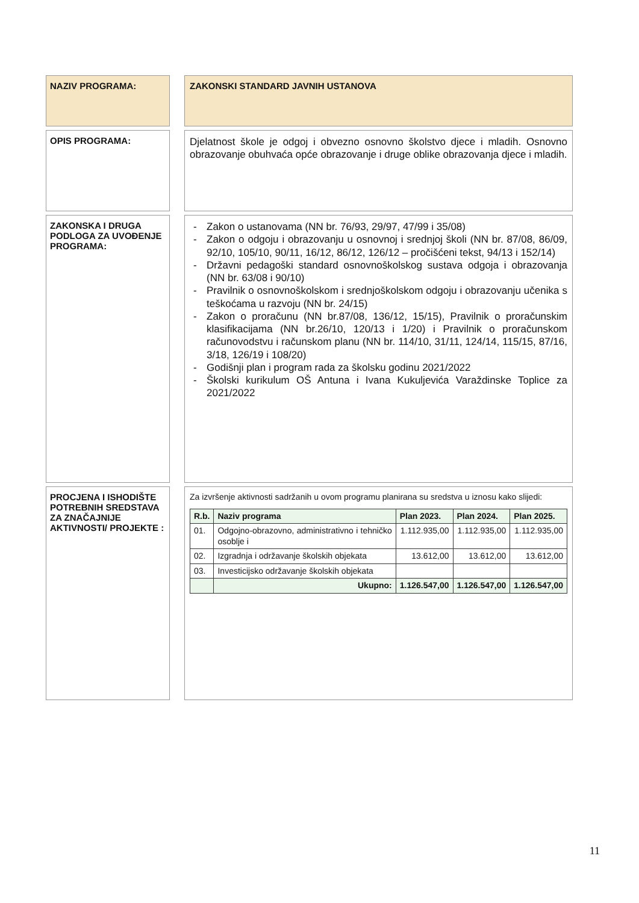NAZIV PROGRAMA:
ZAKONSKI STANDARD JAVNIH USTANOVA
OPIS PROGRAMA:
Djelatnost škole je odgoj i obvezno osnovno školstvo djece i mladih. Osnovno obrazovanje obuhvaća opće obrazovanje i druge oblike obrazovanja djece i mladih.
ZAKONSKA I DRUGA PODLOGA ZA UVOĐENJE PROGRAMA:
- Zakon o ustanovama (NN br. 76/93, 29/97, 47/99 i 35/08)
- Zakon o odgoju i obrazovanju u osnovnoj i srednjoj školi (NN br. 87/08, 86/09, 92/10, 105/10, 90/11, 16/12, 86/12, 126/12 – pročišćeni tekst, 94/13 i 152/14)
- Državni pedagoški standard osnovnoškolskog sustava odgoja i obrazovanja (NN br. 63/08 i 90/10)
- Pravilnik o osnovnoškolskom i srednjoškolskom odgoju i obrazovanju učenika s teškoćama u razvoju (NN br. 24/15)
- Zakon o proračunu (NN br.87/08, 136/12, 15/15), Pravilnik o proračunskim klasifikacijama (NN br.26/10, 120/13 i 1/20) i Pravilnik o proračunskom računovodstvu i računskom planu (NN br. 114/10, 31/11, 124/14, 115/15, 87/16, 3/18, 126/19 i 108/20)
- Godišnji plan i program rada za školsku godinu 2021/2022
- Školski kurikulum OŠ Antuna i Ivana Kukuljevića Varaždinske Toplice za 2021/2022
PROCJENA I ISHODIŠTE POTREBNIH SREDSTAVA ZA ZNAČAJNIJE AKTIVNOSTI/ PROJEKTE :
Za izvršenje aktivnosti sadržanih u ovom programu planirana su sredstva u iznosu kako slijedi:
| R.b. | Naziv programa | Plan 2023. | Plan 2024. | Plan 2025. |
| --- | --- | --- | --- | --- |
| 01. | Odgojno-obrazovno, administrativno i tehničko osoblje i | 1.112.935,00 | 1.112.935,00 | 1.112.935,00 |
| 02. | Izgradnja i održavanje školskih objekata | 13.612,00 | 13.612,00 | 13.612,00 |
| 03. | Investicijsko održavanje školskih objekata | | | |
| | Ukupno: | 1.126.547,00 | 1.126.547,00 | 1.126.547,00 |
11